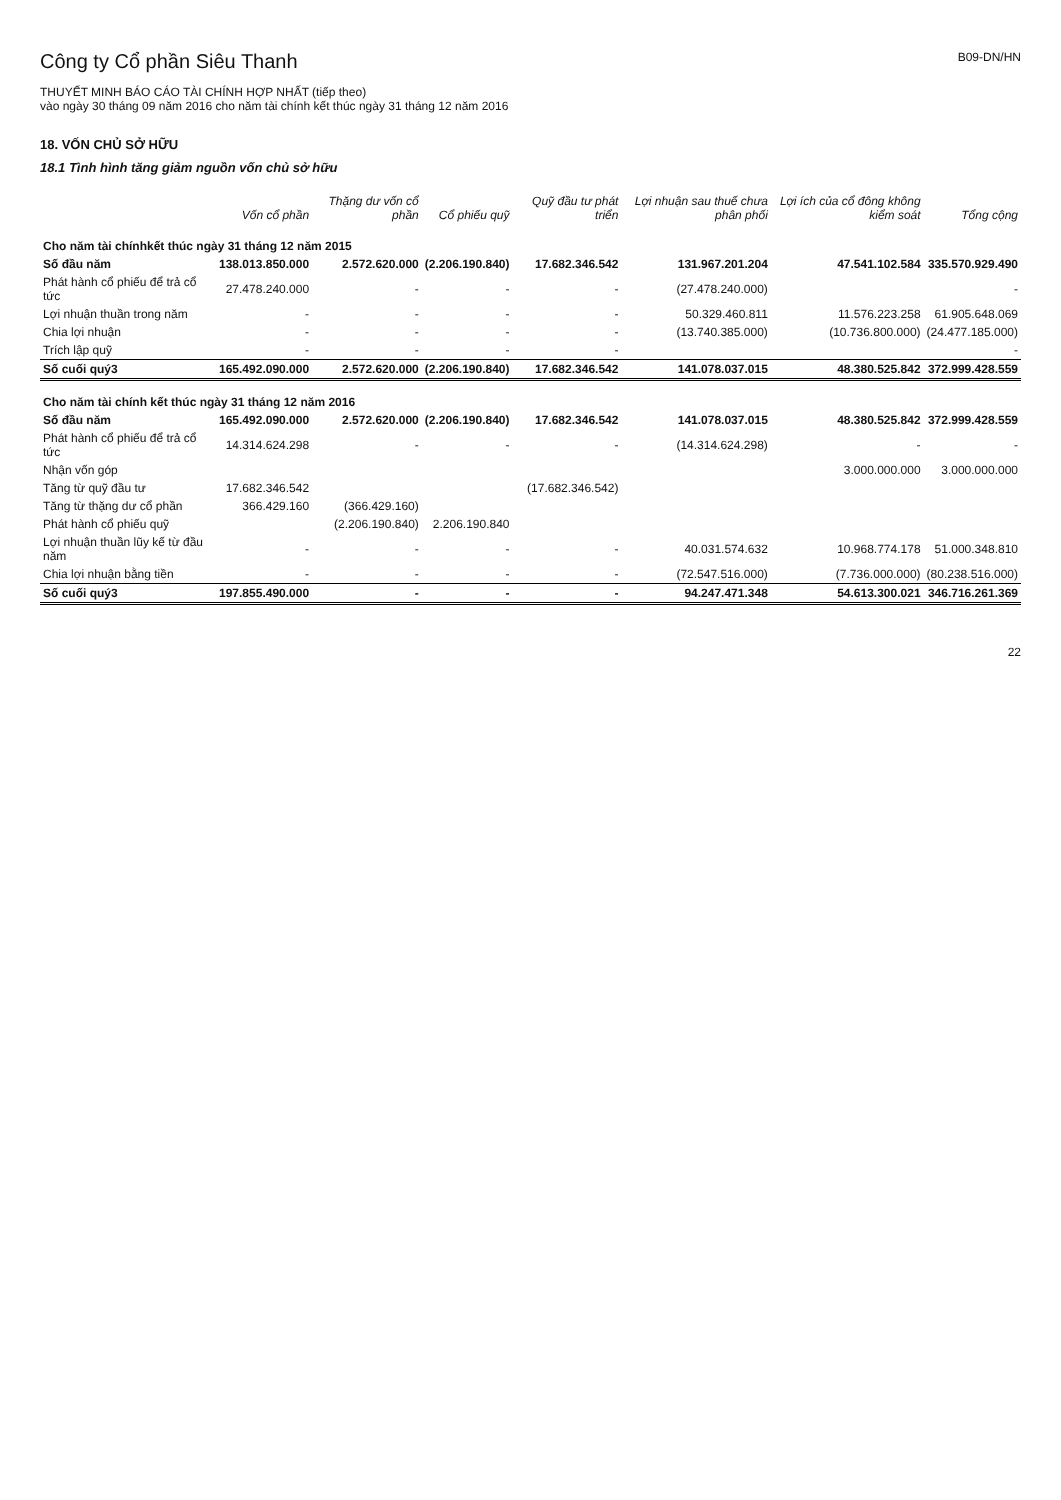Công ty Cổ phần Siêu Thanh
B09-DN/HN
THUYẾT MINH BÁO CÁO TÀI CHÍNH HỢP NHẤT (tiếp theo)
vào ngày 30 tháng 09 năm 2016 cho năm tài chính kết thúc ngày 31 tháng 12 năm 2016
18. VỐN CHỦ SỞ HỮU
18.1 Tình hình tăng giảm nguồn vốn chủ sở hữu
| | Vốn cổ phần | Thặng dư vốn cổ phần | Cổ phiếu quỹ | Quỹ đầu tư phát triển | Lợi nhuận sau thuế chưa phân phối | Lợi ích của cổ đông không kiểm soát | Tổng cộng |
| --- | --- | --- | --- | --- | --- | --- | --- |
| Cho năm tài chínhkết thúc ngày 31 tháng 12 năm 2015 | | | | | | | |
| Số đầu năm | 138.013.850.000 | 2.572.620.000 | (2.206.190.840) | 17.682.346.542 | 131.967.201.204 | 47.541.102.584 | 335.570.929.490 |
| Phát hành cổ phiếu để trả cổ tức | 27.478.240.000 | - | - | - | (27.478.240.000) | | - |
| Lợi nhuận thuần trong năm | - | - | - | - | 50.329.460.811 | 11.576.223.258 | 61.905.648.069 |
| Chia lợi nhuận | - | - | - | - | (13.740.385.000) | (10.736.800.000) | (24.477.185.000) |
| Trích lập quỹ | - | - | - | - | | | - |
| Số cuối quý3 | 165.492.090.000 | 2.572.620.000 | (2.206.190.840) | 17.682.346.542 | 141.078.037.015 | 48.380.525.842 | 372.999.428.559 |
| Cho năm tài chính kết thúc ngày 31 tháng 12 năm 2016 | | | | | | | |
| Số đầu năm | 165.492.090.000 | 2.572.620.000 | (2.206.190.840) | 17.682.346.542 | 141.078.037.015 | 48.380.525.842 | 372.999.428.559 |
| Phát hành cổ phiếu để trả cổ tức | 14.314.624.298 | - | - | - | (14.314.624.298) | - | - |
| Nhận vốn góp | | | | | | 3.000.000.000 | 3.000.000.000 |
| Tăng từ quỹ đầu tư | 17.682.346.542 | | | (17.682.346.542) | | | |
| Tăng từ thặng dư cổ phần | 366.429.160 | (366.429.160) | | | | | |
| Phát hành cổ phiếu quỹ | | (2.206.190.840) | 2.206.190.840 | | | | |
| Lợi nhuận thuần lũy kế từ đầu năm | - | - | - | - | 40.031.574.632 | 10.968.774.178 | 51.000.348.810 |
| Chia lợi nhuận bằng tiền | - | - | - | - | (72.547.516.000) | (7.736.000.000) | (80.238.516.000) |
| Số cuối quý3 | 197.855.490.000 | - | - | - | 94.247.471.348 | 54.613.300.021 | 346.716.261.369 |
22